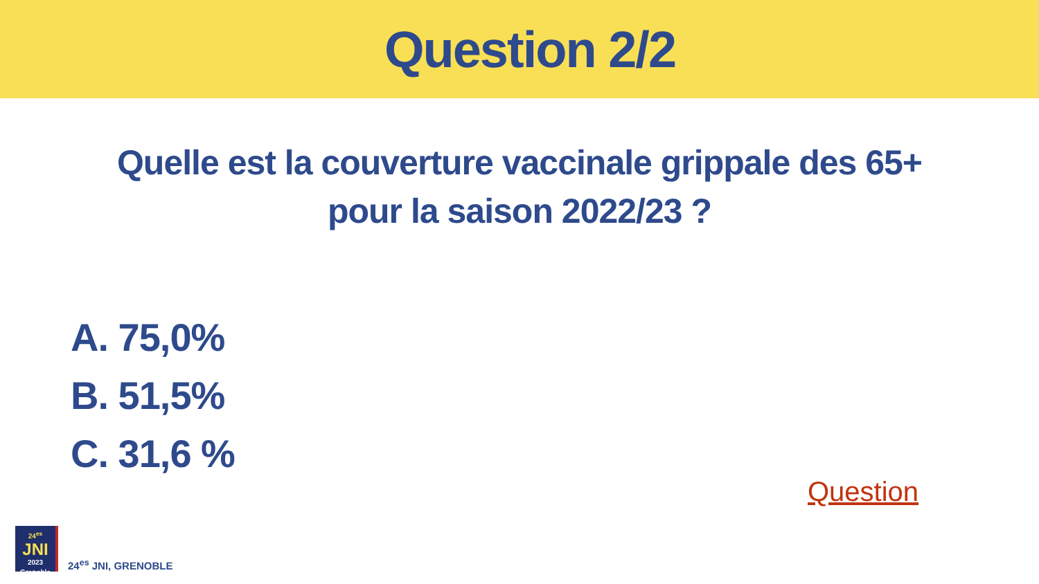Question 2/2
Quelle est la couverture vaccinale grippale des 65+
pour la saison 2022/23 ?
A. 75,0%
B. 51,5%
C. 31,6 %
Question
24<sup>es</sup>
JNI
2023 Grenoble
24<sup>es</sup> JNI, GRENOBLE